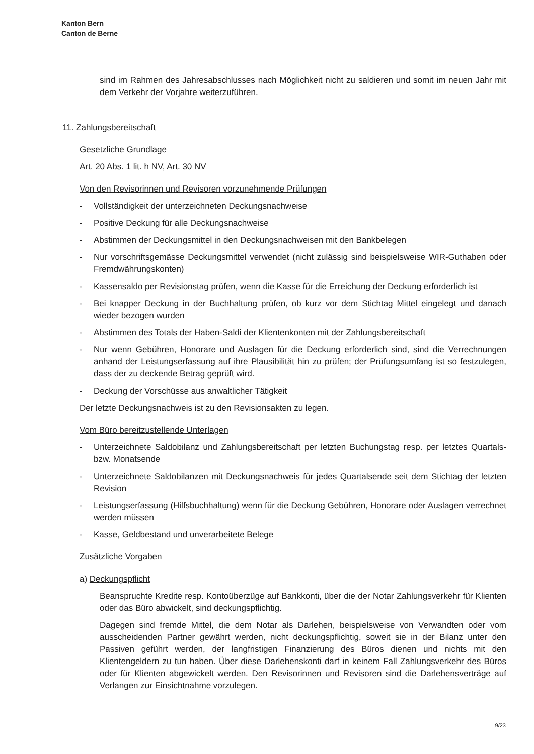Kanton Bern
Canton de Berne
sind im Rahmen des Jahresabschlusses nach Möglichkeit nicht zu saldieren und somit im neuen Jahr mit dem Verkehr der Vorjahre weiterzuführen.
11. Zahlungsbereitschaft
Gesetzliche Grundlage
Art. 20 Abs. 1 lit. h NV, Art. 30 NV
Von den Revisorinnen und Revisoren vorzunehmende Prüfungen
- Vollständigkeit der unterzeichneten Deckungsnachweise
- Positive Deckung für alle Deckungsnachweise
- Abstimmen der Deckungsmittel in den Deckungsnachweisen mit den Bankbelegen
- Nur vorschriftsgemässe Deckungsmittel verwendet (nicht zulässig sind beispielsweise WIR-Guthaben oder Fremdwährungskonten)
- Kassensaldo per Revisionstag prüfen, wenn die Kasse für die Erreichung der Deckung erforderlich ist
- Bei knapper Deckung in der Buchhaltung prüfen, ob kurz vor dem Stichtag Mittel eingelegt und danach wieder bezogen wurden
- Abstimmen des Totals der Haben-Saldi der Klientenkonten mit der Zahlungsbereitschaft
- Nur wenn Gebühren, Honorare und Auslagen für die Deckung erforderlich sind, sind die Verrechnungen anhand der Leistungserfassung auf ihre Plausibilität hin zu prüfen; der Prüfungsumfang ist so festzulegen, dass der zu deckende Betrag geprüft wird.
- Deckung der Vorschüsse aus anwaltlicher Tätigkeit
Der letzte Deckungsnachweis ist zu den Revisionsakten zu legen.
Vom Büro bereitzustellende Unterlagen
- Unterzeichnete Saldobilanz und Zahlungsbereitschaft per letzten Buchungstag resp. per letztes Quartals- bzw. Monatsende
- Unterzeichnete Saldobilanzen mit Deckungsnachweis für jedes Quartalsende seit dem Stichtag der letzten Revision
- Leistungserfassung (Hilfsbuchhaltung) wenn für die Deckung Gebühren, Honorare oder Auslagen verrechnet werden müssen
- Kasse, Geldbestand und unverarbeitete Belege
Zusätzliche Vorgaben
a) Deckungspflicht
Beanspruchte Kredite resp. Kontoüberzüge auf Bankkonti, über die der Notar Zahlungsverkehr für Klienten oder das Büro abwickelt, sind deckungspflichtig.
Dagegen sind fremde Mittel, die dem Notar als Darlehen, beispielsweise von Verwandten oder vom ausscheidenden Partner gewährt werden, nicht deckungspflichtig, soweit sie in der Bilanz unter den Passiven geführt werden, der langfristigen Finanzierung des Büros dienen und nichts mit den Klientengeldern zu tun haben. Über diese Darlehenskonti darf in keinem Fall Zahlungsverkehr des Büros oder für Klienten abgewickelt werden. Den Revisorinnen und Revisoren sind die Darlehensverträge auf Verlangen zur Einsichtnahme vorzulegen.
9/23